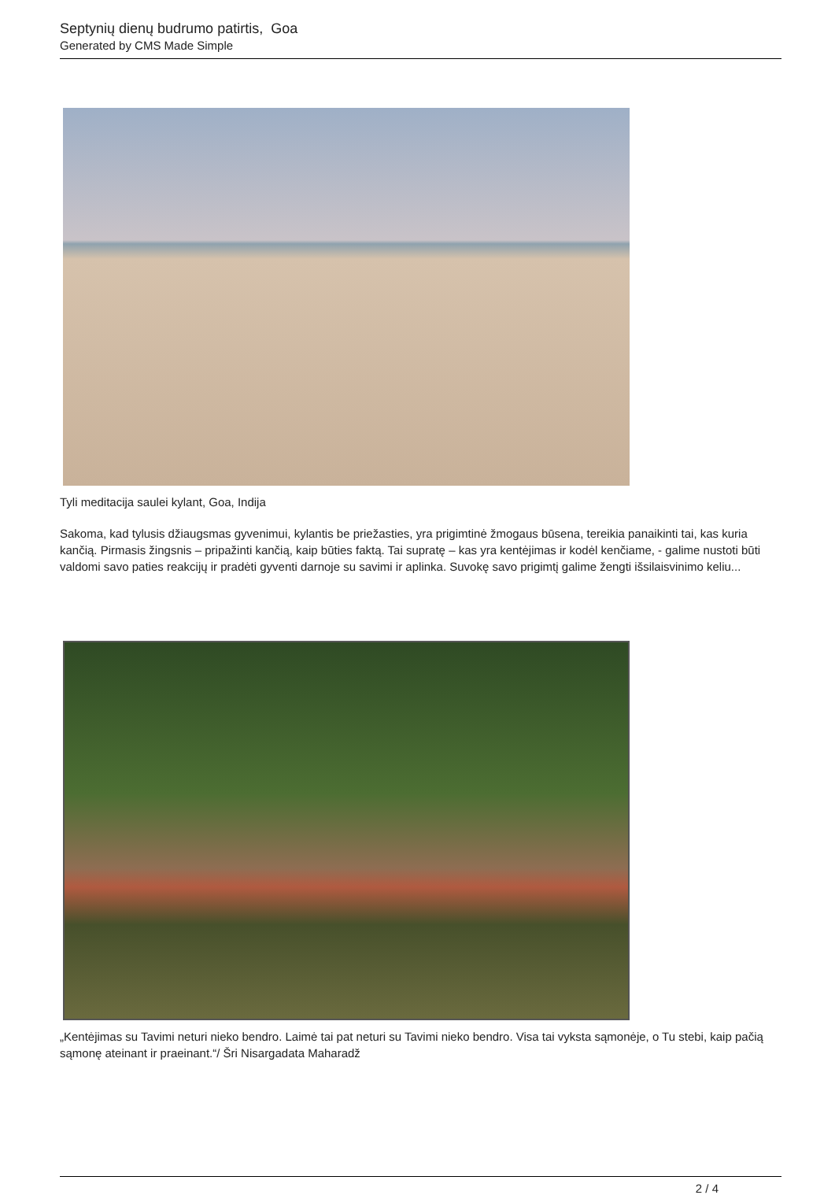Septynių dienų budrumo patirtis, Goa
Generated by CMS Made Simple
Tyli meditacija saulei kylant, Goa, Indija
Sakoma, kad tylusis džiaugsmas gyvenimui, kylantis be priežasties, yra prigimtinė žmogaus būsena, tereikia panaikinti tai, kas kuria kančią. Pirmasis žingsnis – pripažinti kančią, kaip būties faktą. Tai supratę – kas yra kentėjimas ir kodėl kenčiame, - galime nustoti būti valdomi savo paties reakcijų ir pradėti gyventi darnoje su savimi ir aplinka. Suvokę savo prigimtį galime žengti išsilaisvinimo keliu...
„Kentėjimas su Tavimi neturi nieko bendro. Laimė tai pat neturi su Tavimi nieko bendro. Visa tai vyksta sąmonėje, o Tu stebi, kaip pačią sąmonę ateinant ir praeinant.“/ Šri Nisargadata Maharadž
2 / 4